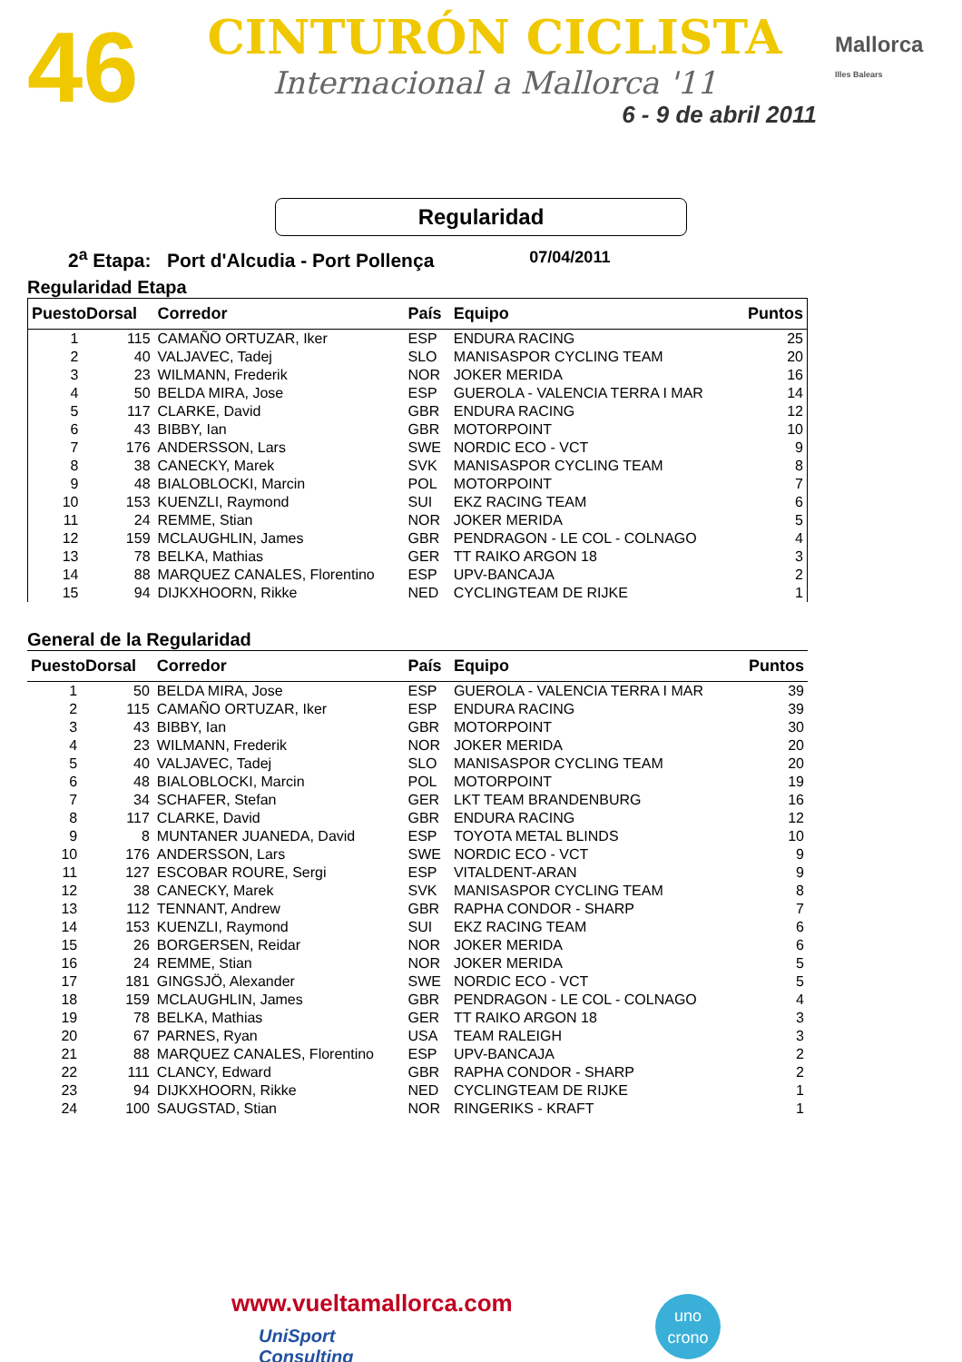46
CINTURÓN CICLISTA
Internacional a Mallorca '11
6 - 9 de abril 2011
Mallorca
Illes Balears
Regularidad
2<sup>a</sup> Etapa: Port d'Alcudia - Port Pollença 07/04/2011
Regularidad Etapa
| PuestoDorsal | | Corredor | País | Equipo | Puntos |
| --- | --- | --- | --- | --- | --- |
| 1 | 115 | CAMAÑO ORTUZAR, Iker | ESP | ENDURA RACING | 25 |
| 2 | 40 | VALJAVEC, Tadej | SLO | MANISASPOR CYCLING TEAM | 20 |
| 3 | 23 | WILMANN, Frederik | NOR | JOKER MERIDA | 16 |
| 4 | 50 | BELDA MIRA, Jose | ESP | GUEROLA - VALENCIA TERRA I MAR | 14 |
| 5 | 117 | CLARKE, David | GBR | ENDURA RACING | 12 |
| 6 | 43 | BIBBY, Ian | GBR | MOTORPOINT | 10 |
| 7 | 176 | ANDERSSON, Lars | SWE | NORDIC ECO - VCT | 9 |
| 8 | 38 | CANECKY, Marek | SVK | MANISASPOR CYCLING TEAM | 8 |
| 9 | 48 | BIALOBLOCKI, Marcin | POL | MOTORPOINT | 7 |
| 10 | 153 | KUENZLI, Raymond | SUI | EKZ RACING TEAM | 6 |
| 11 | 24 | REMME, Stian | NOR | JOKER MERIDA | 5 |
| 12 | 159 | MCLAUGHLIN, James | GBR | PENDRAGON - LE COL - COLNAGO | 4 |
| 13 | 78 | BELKA, Mathias | GER | TT RAIKO ARGON 18 | 3 |
| 14 | 88 | MARQUEZ CANALES, Florentino | ESP | UPV-BANCAJA | 2 |
| 15 | 94 | DIJKXHOORN, Rikke | NED | CYCLINGTEAM DE RIJKE | 1 |
General de la Regularidad
| PuestoDorsal | | Corredor | País | Equipo | Puntos |
| --- | --- | --- | --- | --- | --- |
| 1 | 50 | BELDA MIRA, Jose | ESP | GUEROLA - VALENCIA TERRA I MAR | 39 |
| 2 | 115 | CAMAÑO ORTUZAR, Iker | ESP | ENDURA RACING | 39 |
| 3 | 43 | BIBBY, Ian | GBR | MOTORPOINT | 30 |
| 4 | 23 | WILMANN, Frederik | NOR | JOKER MERIDA | 20 |
| 5 | 40 | VALJAVEC, Tadej | SLO | MANISASPOR CYCLING TEAM | 20 |
| 6 | 48 | BIALOBLOCKI, Marcin | POL | MOTORPOINT | 19 |
| 7 | 34 | SCHAFER, Stefan | GER | LKT TEAM BRANDENBURG | 16 |
| 8 | 117 | CLARKE, David | GBR | ENDURA RACING | 12 |
| 9 | 8 | MUNTANER JUANEDA, David | ESP | TOYOTA METAL BLINDS | 10 |
| 10 | 176 | ANDERSSON, Lars | SWE | NORDIC ECO - VCT | 9 |
| 11 | 127 | ESCOBAR ROURE, Sergi | ESP | VITALDENT-ARAN | 9 |
| 12 | 38 | CANECKY, Marek | SVK | MANISASPOR CYCLING TEAM | 8 |
| 13 | 112 | TENNANT, Andrew | GBR | RAPHA CONDOR - SHARP | 7 |
| 14 | 153 | KUENZLI, Raymond | SUI | EKZ RACING TEAM | 6 |
| 15 | 26 | BORGERSEN, Reidar | NOR | JOKER MERIDA | 6 |
| 16 | 24 | REMME, Stian | NOR | JOKER MERIDA | 5 |
| 17 | 181 | GINGSJÖ, Alexander | SWE | NORDIC ECO - VCT | 5 |
| 18 | 159 | MCLAUGHLIN, James | GBR | PENDRAGON - LE COL - COLNAGO | 4 |
| 19 | 78 | BELKA, Mathias | GER | TT RAIKO ARGON 18 | 3 |
| 20 | 67 | PARNES, Ryan | USA | TEAM RALEIGH | 3 |
| 21 | 88 | MARQUEZ CANALES, Florentino | ESP | UPV-BANCAJA | 2 |
| 22 | 111 | CLANCY, Edward | GBR | RAPHA CONDOR - SHARP | 2 |
| 23 | 94 | DIJKXHOORN, Rikke | NED | CYCLINGTEAM DE RIJKE | 1 |
| 24 | 100 | SAUGSTAD, Stian | NOR | RINGERIKS - KRAFT | 1 |
www.vueltamallorca.com
uno
crono
UniSport
Consulting